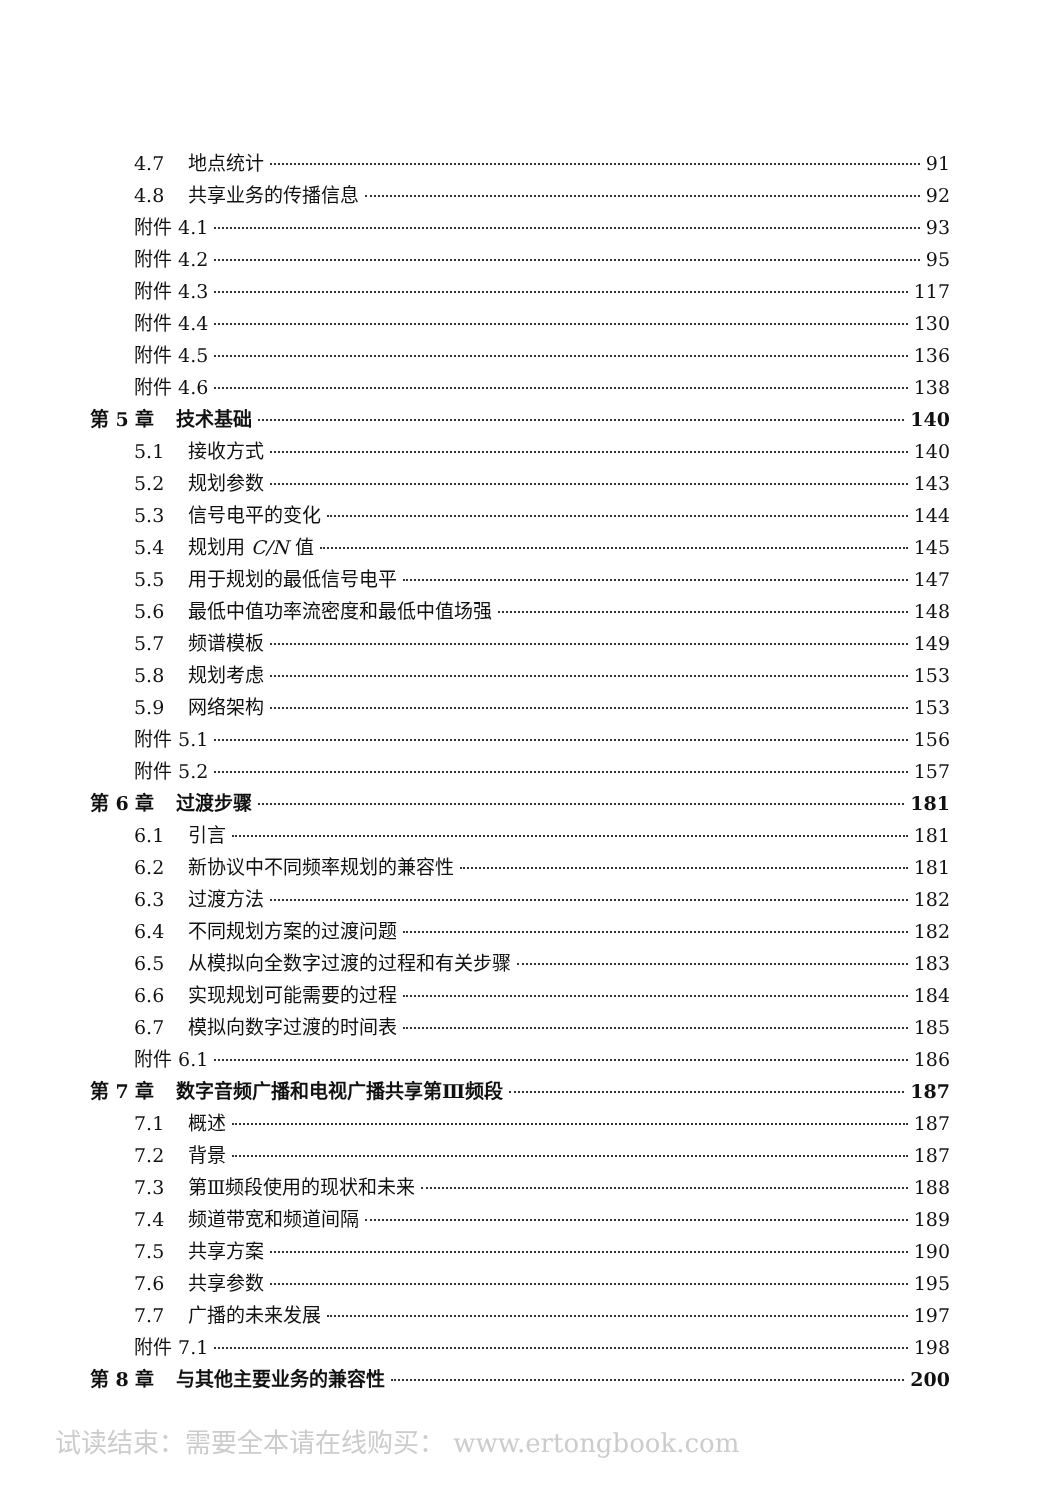4.7 地点统计 91
4.8 共享业务的传播信息 92
附件 4.1 93
附件 4.2 95
附件 4.3 117
附件 4.4 130
附件 4.5 136
附件 4.6 138
第 5 章 技术基础 140
5.1 接收方式 140
5.2 规划参数 143
5.3 信号电平的变化 144
5.4 规划用 C/N 值 145
5.5 用于规划的最低信号电平 147
5.6 最低中值功率流密度和最低中值场强 148
5.7 频谱模板 149
5.8 规划考虑 153
5.9 网络架构 153
附件 5.1 156
附件 5.2 157
第 6 章 过渡步骤 181
6.1 引言 181
6.2 新协议中不同频率规划的兼容性 181
6.3 过渡方法 182
6.4 不同规划方案的过渡问题 182
6.5 从模拟向全数字过渡的过程和有关步骤 183
6.6 实现规划可能需要的过程 184
6.7 模拟向数字过渡的时间表 185
附件 6.1 186
第 7 章 数字音频广播和电视广播共享第Ⅲ频段 187
7.1 概述 187
7.2 背景 187
7.3 第Ⅲ频段使用的现状和未来 188
7.4 频道带宽和频道间隔 189
7.5 共享方案 190
7.6 共享参数 195
7.7 广播的未来发展 197
附件 7.1 198
第 8 章 与其他主要业务的兼容性 200
试读结束：需要全本请在线购买： www.ertongbook.com